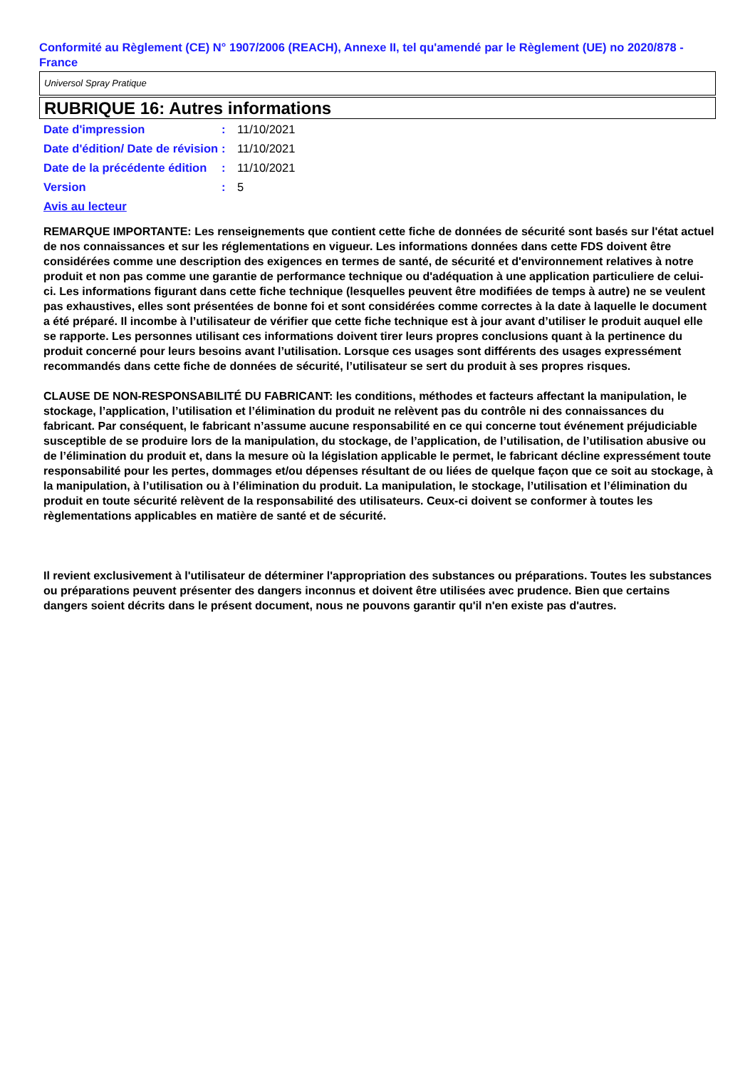Conformité au Règlement (CE) N° 1907/2006 (REACH), Annexe II, tel qu'amendé par le Règlement (UE) no 2020/878 - France
Universol Spray Pratique
RUBRIQUE 16: Autres informations
Date d'impression : 11/10/2021
Date d'édition/ Date de révision
: 11/10/2021
Date de la précédente édition
: 11/10/2021
Version : 5
Avis au lecteur
REMARQUE IMPORTANTE: Les renseignements que contient cette fiche de données de sécurité sont basés sur l'état actuel de nos connaissances et sur les réglementations en vigueur. Les informations données dans cette FDS doivent être considérées comme une description des exigences en termes de santé, de sécurité et d'environnement relatives à notre produit et non pas comme une garantie de performance technique ou d'adéquation à une application particuliere de celui-ci. Les informations figurant dans cette fiche technique (lesquelles peuvent être modifiées de temps à autre) ne se veulent pas exhaustives, elles sont présentées de bonne foi et sont considérées comme correctes à la date à laquelle le document a été préparé. Il incombe à l’utilisateur de vérifier que cette fiche technique est à jour avant d’utiliser le produit auquel elle se rapporte. Les personnes utilisant ces informations doivent tirer leurs propres conclusions quant à la pertinence du produit concerné pour leurs besoins avant l’utilisation. Lorsque ces usages sont différents des usages expressément recommandés dans cette fiche de données de sécurité, l’utilisateur se sert du produit à ses propres risques.
CLAUSE DE NON-RESPONSABILITÉ DU FABRICANT: les conditions, méthodes et facteurs affectant la manipulation, le stockage, l’application, l’utilisation et l’élimination du produit ne relèvent pas du contrôle ni des connaissances du fabricant. Par conséquent, le fabricant n’assume aucune responsabilité en ce qui concerne tout événement préjudiciable susceptible de se produire lors de la manipulation, du stockage, de l’application, de l’utilisation, de l’utilisation abusive ou de l’élimination du produit et, dans la mesure où la législation applicable le permet, le fabricant décline expressément toute responsabilité pour les pertes, dommages et/ou dépenses résultant de ou liées de quelque façon que ce soit au stockage, à la manipulation, à l’utilisation ou à l’élimination du produit. La manipulation, le stockage, l’utilisation et l’élimination du produit en toute sécurité relèvent de la responsabilité des utilisateurs. Ceux-ci doivent se conformer à toutes les règlementations applicables en matière de santé et de sécurité.
Il revient exclusivement à l'utilisateur de déterminer l'appropriation des substances ou préparations. Toutes les substances ou préparations peuvent présenter des dangers inconnus et doivent être utilisées avec prudence. Bien que certains dangers soient décrits dans le présent document, nous ne pouvons garantir qu'il n'en existe pas d'autres.